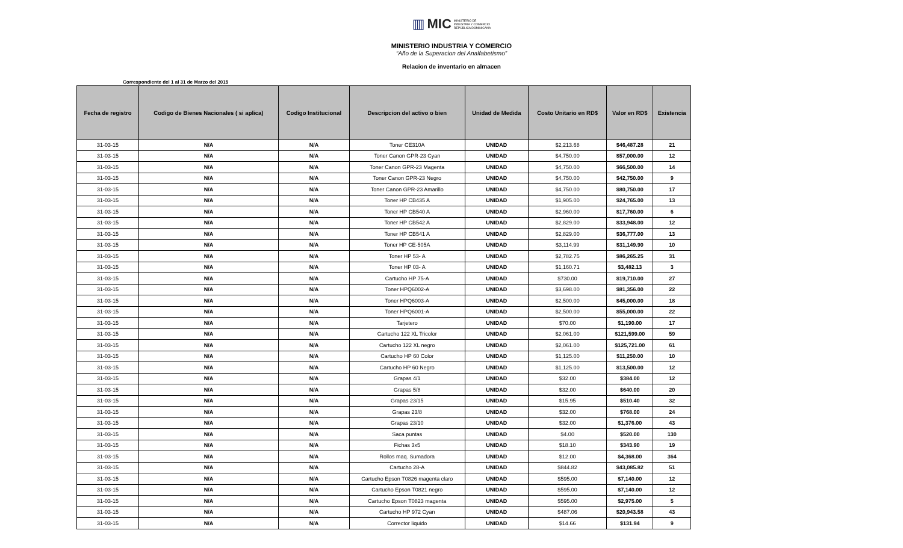▥ MIC MINISTERIO DE
INDUSTRIA Y COMERCIO
REPÚBLICA DOMINICANA
MINISTERIO INDUSTRIA Y COMERCIO
“Año de la Superacion del Analfabetismo”
Relacion de inventario en almacen
Correspondiente del 1 al 31 de Marzo del 2015
| Fecha de registro | Codigo de Bienes Nacionales ( si aplica) | Codigo Institucional | Descripcion del activo o bien | Unidad de Medida | Costo Unitario en RD$ | Valor en RD$ | Existencia |
| --- | --- | --- | --- | --- | --- | --- | --- |
| 31-03-15 | N/A | N/A | Toner CE310A | UNIDAD | $2,213.68 | $46,487.28 | 21 |
| 31-03-15 | N/A | N/A | Toner Canon GPR-23 Cyan | UNIDAD | $4,750.00 | $57,000.00 | 12 |
| 31-03-15 | N/A | N/A | Toner Canon GPR-23 Magenta | UNIDAD | $4,750.00 | $66,500.00 | 14 |
| 31-03-15 | N/A | N/A | Toner Canon GPR-23 Negro | UNIDAD | $4,750.00 | $42,750.00 | 9 |
| 31-03-15 | N/A | N/A | Toner Canon GPR-23 Amarillo | UNIDAD | $4,750.00 | $80,750.00 | 17 |
| 31-03-15 | N/A | N/A | Toner HP CB435 A | UNIDAD | $1,905.00 | $24,765.00 | 13 |
| 31-03-15 | N/A | N/A | Toner HP CB540 A | UNIDAD | $2,960.00 | $17,760.00 | 6 |
| 31-03-15 | N/A | N/A | Toner HP CB542 A | UNIDAD | $2,829.00 | $33,948.00 | 12 |
| 31-03-15 | N/A | N/A | Toner HP CB541 A | UNIDAD | $2,829.00 | $36,777.00 | 13 |
| 31-03-15 | N/A | N/A | Toner HP CE-505A | UNIDAD | $3,114.99 | $31,149.90 | 10 |
| 31-03-15 | N/A | N/A | Toner HP 53- A | UNIDAD | $2,782.75 | $86,265.25 | 31 |
| 31-03-15 | N/A | N/A | Toner HP 03- A | UNIDAD | $1,160.71 | $3,482.13 | 3 |
| 31-03-15 | N/A | N/A | Cartucho HP 75-A | UNIDAD | $730.00 | $19,710.00 | 27 |
| 31-03-15 | N/A | N/A | Toner HPQ6002-A | UNIDAD | $3,698.00 | $81,356.00 | 22 |
| 31-03-15 | N/A | N/A | Toner HPQ6003-A | UNIDAD | $2,500.00 | $45,000.00 | 18 |
| 31-03-15 | N/A | N/A | Toner HPQ6001-A | UNIDAD | $2,500.00 | $55,000.00 | 22 |
| 31-03-15 | N/A | N/A | Tarjetero | UNIDAD | $70.00 | $1,190.00 | 17 |
| 31-03-15 | N/A | N/A | Cartucho 122 XL Tricolor | UNIDAD | $2,061.00 | $121,599.00 | 59 |
| 31-03-15 | N/A | N/A | Cartucho 122 XL negro | UNIDAD | $2,061.00 | $125,721.00 | 61 |
| 31-03-15 | N/A | N/A | Cartucho HP 60 Color | UNIDAD | $1,125.00 | $11,250.00 | 10 |
| 31-03-15 | N/A | N/A | Cartucho HP 60 Negro | UNIDAD | $1,125.00 | $13,500.00 | 12 |
| 31-03-15 | N/A | N/A | Grapas 4/1 | UNIDAD | $32.00 | $384.00 | 12 |
| 31-03-15 | N/A | N/A | Grapas 5/8 | UNIDAD | $32.00 | $640.00 | 20 |
| 31-03-15 | N/A | N/A | Grapas 23/15 | UNIDAD | $15.95 | $510.40 | 32 |
| 31-03-15 | N/A | N/A | Grapas 23/8 | UNIDAD | $32.00 | $768.00 | 24 |
| 31-03-15 | N/A | N/A | Grapas 23/10 | UNIDAD | $32.00 | $1,376.00 | 43 |
| 31-03-15 | N/A | N/A | Saca puntas | UNIDAD | $4.00 | $520.00 | 130 |
| 31-03-15 | N/A | N/A | Fichas 3x5 | UNIDAD | $18.10 | $343.90 | 19 |
| 31-03-15 | N/A | N/A | Rollos maq. Sumadora | UNIDAD | $12.00 | $4,368.00 | 364 |
| 31-03-15 | N/A | N/A | Cartucho 28-A | UNIDAD | $844.82 | $43,085.82 | 51 |
| 31-03-15 | N/A | N/A | Cartucho Epson T0826 magenta claro | UNIDAD | $595.00 | $7,140.00 | 12 |
| 31-03-15 | N/A | N/A | Cartucho Epson T0821 negro | UNIDAD | $595.00 | $7,140.00 | 12 |
| 31-03-15 | N/A | N/A | Cartucho Epson T0823 magenta | UNIDAD | $595.00 | $2,975.00 | 5 |
| 31-03-15 | N/A | N/A | Cartucho HP 972 Cyan | UNIDAD | $487.06 | $20,943.58 | 43 |
| 31-03-15 | N/A | N/A | Corrector liquido | UNIDAD | $14.66 | $131.94 | 9 |